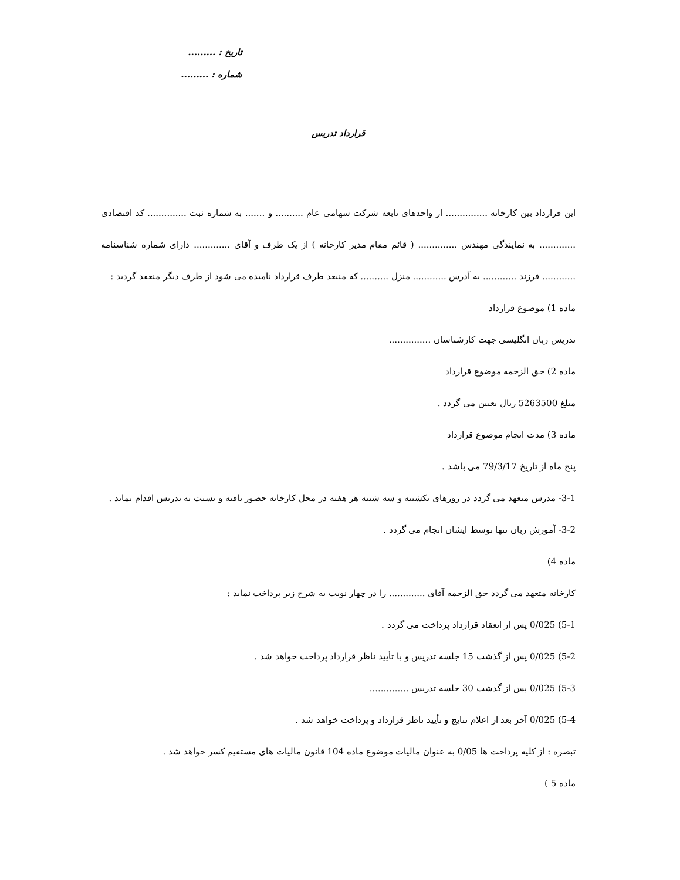تاریخ : .........
شماره : .........
قرارداد تدریس
این قرارداد بین کارخانه ............... از واحدهای تابعه شرکت سهامی عام .......... و ....... به شماره ثبت .............. کد اقتصادی ............. به نمایندگی مهندس .............. ( قائم مقام مدیر کارخانه ) از یک طرف و آقای ............. دارای شماره شناسنامه ............ فرزند ............ به آدرس ............ منزل .......... که منبعد طرف قرارداد نامیده می شود از طرف دیگر منعقد گردید :
ماده 1) موضوع قرارداد
تدریس زبان انگلیسی جهت کارشناسان ...............
ماده 2) حق الزحمه موضوع قرارداد
مبلغ 5263500 ریال تعیین می گردد .
ماده 3) مدت انجام موضوع قرارداد
پنج ماه از تاریخ 79/3/17 می باشد .
3-1- مدرس متعهد می گردد در روزهای یکشنبه و سه شنبه هر هفته در محل کارخانه حضور یافته و نسبت به تدریس اقدام نماید .
3-2- آموزش زبان تنها توسط ایشان انجام می گردد .
ماده 4)
کارخانه متعهد می گردد حق الزحمه آقای ............. را در چهار نوبت به شرح زیر پرداخت نماید :
5-1) 0/025 پس از انعقاد قرارداد پرداخت می گردد .
5-2) 0/025 پس از گذشت 15 جلسه تدریس و با تأیید ناظر قرارداد پرداخت خواهد شد .
5-3) 0/025 پس از گذشت 30 جلسه تدریس ..............
5-4) 0/025 آخر بعد از اعلام نتایج و تأیید ناظر قرارداد و پرداخت خواهد شد .
تبصره : از کلیه پرداخت ها 0/05 به عنوان مالیات موضوع ماده 104 قانون مالیات های مستقیم کسر خواهد شد .
ماده 5 )